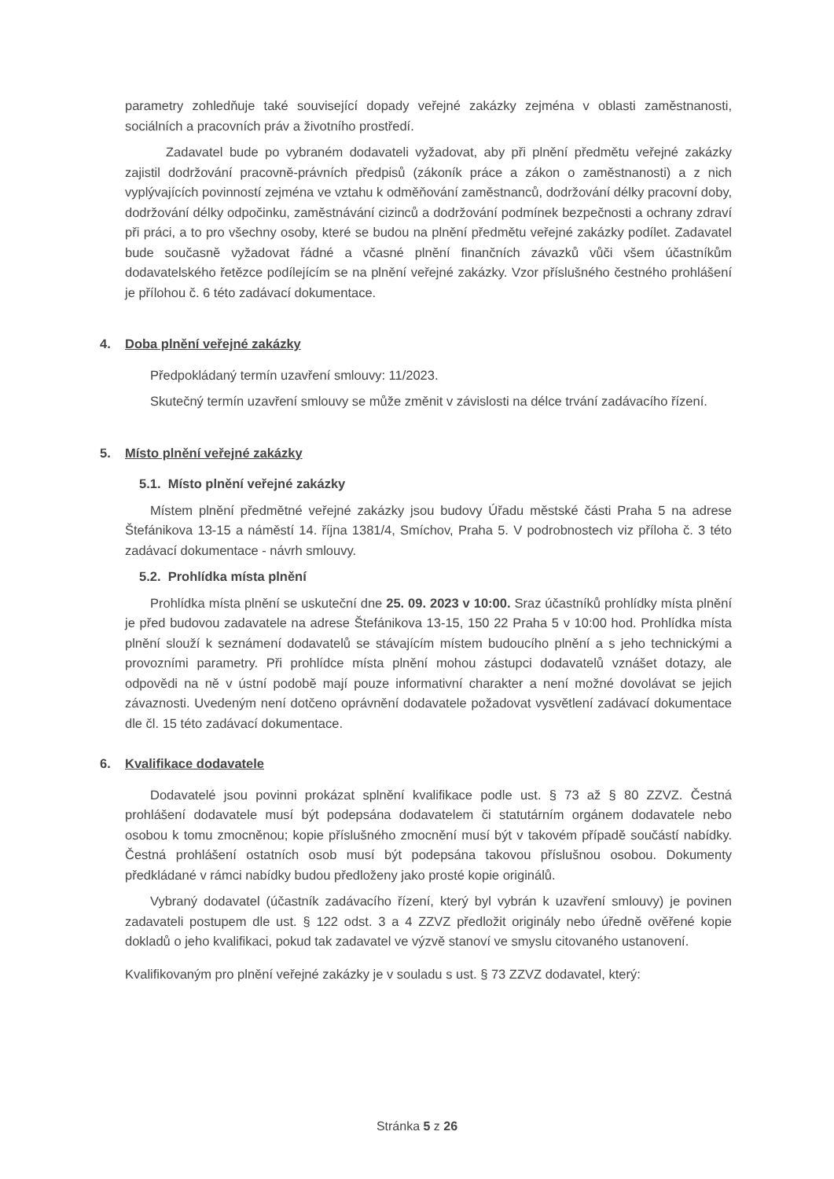parametry zohledňuje také související dopady veřejné zakázky zejména v oblasti zaměstnanosti, sociálních a pracovních práv a životního prostředí.
Zadavatel bude po vybraném dodavateli vyžadovat, aby při plnění předmětu veřejné zakázky zajistil dodržování pracovně-právních předpisů (zákoník práce a zákon o zaměstnanosti) a z nich vyplývajících povinností zejména ve vztahu k odměňování zaměstnanců, dodržování délky pracovní doby, dodržování délky odpočinku, zaměstnávání cizinců a dodržování podmínek bezpečnosti a ochrany zdraví při práci, a to pro všechny osoby, které se budou na plnění předmětu veřejné zakázky podílet. Zadavatel bude současně vyžadovat řádné a včasné plnění finančních závazků vůči všem účastníkům dodavatelského řetězce podílejícím se na plnění veřejné zakázky. Vzor příslušného čestného prohlášení je přílohou č. 6 této zadávací dokumentace.
4. Doba plnění veřejné zakázky
Předpokládaný termín uzavření smlouvy: 11/2023.
Skutečný termín uzavření smlouvy se může změnit v závislosti na délce trvání zadávacího řízení.
5. Místo plnění veřejné zakázky
5.1. Místo plnění veřejné zakázky
Místem plnění předmětné veřejné zakázky jsou budovy Úřadu městské části Praha 5 na adrese Štefánikova 13-15 a náměstí 14. října 1381/4, Smíchov, Praha 5. V podrobnostech viz příloha č. 3 této zadávací dokumentace - návrh smlouvy.
5.2. Prohlídka místa plnění
Prohlídka místa plnění se uskuteční dne 25. 09. 2023 v 10:00. Sraz účastníků prohlídky místa plnění je před budovou zadavatele na adrese Štefánikova 13-15, 150 22 Praha 5 v 10:00 hod. Prohlídka místa plnění slouží k seznámení dodavatelů se stávajícím místem budoucího plnění a s jeho technickými a provozními parametry. Při prohlídce místa plnění mohou zástupci dodavatelů vznášet dotazy, ale odpovědi na ně v ústní podobě mají pouze informativní charakter a není možné dovolávat se jejich závaznosti. Uvedeným není dotčeno oprávnění dodavatele požadovat vysvětlení zadávací dokumentace dle čl. 15 této zadávací dokumentace.
6. Kvalifikace dodavatele
Dodavatelé jsou povinni prokázat splnění kvalifikace podle ust. § 73 až § 80 ZZVZ. Čestná prohlášení dodavatele musí být podepsána dodavatelem či statutárním orgánem dodavatele nebo osobou k tomu zmocněnou; kopie příslušného zmocnění musí být v takovém případě součástí nabídky. Čestná prohlášení ostatních osob musí být podepsána takovou příslušnou osobou. Dokumenty předkládané v rámci nabídky budou předloženy jako prosté kopie originálů.
Vybraný dodavatel (účastník zadávacího řízení, který byl vybrán k uzavření smlouvy) je povinen zadavateli postupem dle ust. § 122 odst. 3 a 4 ZZVZ předložit originály nebo úředně ověřené kopie dokladů o jeho kvalifikaci, pokud tak zadavatel ve výzvě stanoví ve smyslu citovaného ustanovení.
Kvalifikovaným pro plnění veřejné zakázky je v souladu s ust. § 73 ZZVZ dodavatel, který:
Stránka 5 z 26